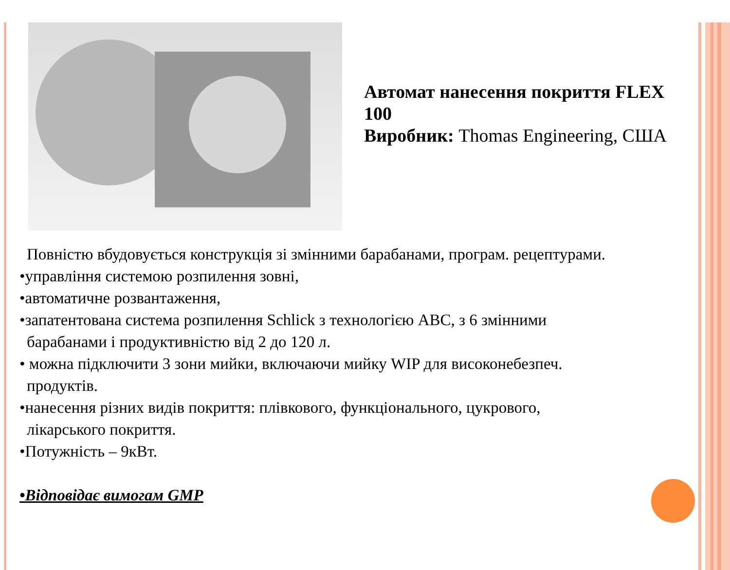Автомат нанесення покриття FLEX 100
Виробник: Thomas Engineering, США
Повністю вбудовується конструкція зі змінними барабанами, програм. рецептурами.
•управління системою розпилення зовні,
•автоматичне розвантаження,
•запатентована система розпилення Schlick з технологією ABC, з 6 змінними
барабанами і продуктивністю від 2 до 120 л.
• можна підключити 3 зони мийки, включаючи мийку WIP для високонебезпеч.
продуктів.
•нанесення різних видів покриття: плівкового, функціонального, цукрового,
лікарського покриття.
•Потужність – 9кВт.
•Відповідає вимогам GMP